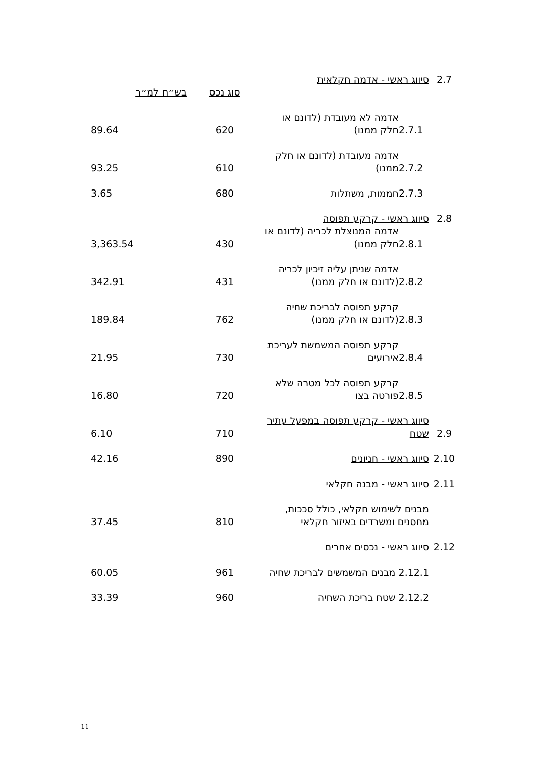| 2.7 | סיווג ראשי - אדמה חקלאית | | | |
| | | | סוג נכס | בש״ח למ״ר |
| | 2.7.1 | אדמה לא מעובדת (לדונם או חלק ממנו) | 620 | 89.64 |
| | 2.7.2 | אדמה מעובדת (לדונם או חלק ממנו) | 610 | 93.25 |
| | 2.7.3 | חממות, משתלות | 680 | 3.65 |
| 2.8 | סיווג ראשי - קרקע תפוסה | | | |
| | 2.8.1 | אדמה המנוצלת לכריה (לדונם או חלק ממנו) | 430 | 3,363.54 |
| | 2.8.2 | אדמה שניתן עליה זיכיון לכריה (לדונם או חלק ממנו) | 431 | 342.91 |
| | 2.8.3 | קרקע תפוסה לבריכת שחיה (לדונם או חלק ממנו) | 762 | 189.84 |
| | 2.8.4 | קרקע תפוסה המשמשת לעריכת אירועים | 730 | 21.95 |
| | 2.8.5 | קרקע תפוסה לכל מטרה שלא פורטה בצו | 720 | 16.80 |
| 2.9 | סיווג ראשי - קרקע תפוסה במפעל עתיר שטח | | 710 | 6.10 |
| 2.10 | סיווג ראשי - חניונים | | 890 | 42.16 |
| 2.11 | סיווג ראשי - מבנה חקלאי | | | |
| | מבנים לשימוש חקלאי, כולל סככות, מחסנים ומשרדים באיזור חקלאי | | 810 | 37.45 |
| 2.12 | סיווג ראשי - נכסים אחרים | | | |
| | 2.12.1 מבנים המשמשים לבריכת שחיה | | 961 | 60.05 |
| | 2.12.2 שטח בריכת השחיה | | 960 | 33.39 |
11